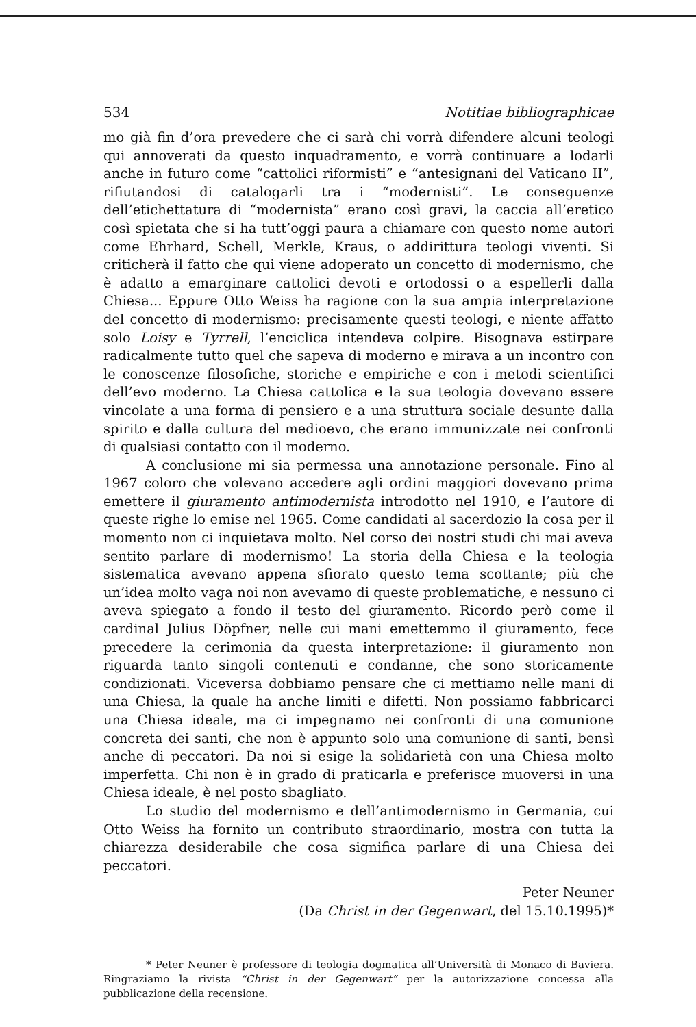534 Notitiae bibliographicae
mo già fin d’ora prevedere che ci sarà chi vorrà difendere alcuni teologi qui annoverati da questo inquadramento, e vorrà continuare a lodarli anche in futuro come “cattolici riformisti” e “antesignani del Vaticano II”, rifiutandosi di catalogarli tra i “modernisti”. Le conseguenze dell’etichettatura di “modernista” erano così gravi, la caccia all’eretico così spietata che si ha tutt’oggi paura a chiamare con questo nome autori come Ehrhard, Schell, Merkle, Kraus, o addirittura teologi viventi. Si criticherà il fatto che qui viene adoperato un concetto di modernismo, che è adatto a emarginare cattolici devoti e ortodossi o a espellerli dalla Chiesa... Eppure Otto Weiss ha ragione con la sua ampia interpretazione del concetto di modernismo: precisamente questi teologi, e niente affatto solo Loisy e Tyrrell, l’enciclica intendeva colpire. Bisognava estirpare radicalmente tutto quel che sapeva di moderno e mirava a un incontro con le conoscenze filosofiche, storiche e empiriche e con i metodi scientifici dell’evo moderno. La Chiesa cattolica e la sua teologia dovevano essere vincolate a una forma di pensiero e a una struttura sociale desunte dalla spirito e dalla cultura del medioevo, che erano immunizzate nei confronti di qualsiasi contatto con il moderno.
A conclusione mi sia permessa una annotazione personale. Fino al 1967 coloro che volevano accedere agli ordini maggiori dovevano prima emettere il giuramento antimodernista introdotto nel 1910, e l’autore di queste righe lo emise nel 1965. Come candidati al sacerdozio la cosa per il momento non ci inquietava molto. Nel corso dei nostri studi chi mai aveva sentito parlare di modernismo! La storia della Chiesa e la teologia sistematica avevano appena sfiorato questo tema scottante; più che un’idea molto vaga noi non avevamo di queste problematiche, e nessuno ci aveva spiegato a fondo il testo del giuramento. Ricordo però come il cardinal Julius Döpfner, nelle cui mani emettemmo il giuramento, fece precedere la cerimonia da questa interpretazione: il giuramento non riguarda tanto singoli contenuti e condanne, che sono storicamente condizionati. Viceversa dobbiamo pensare che ci mettiamo nelle mani di una Chiesa, la quale ha anche limiti e difetti. Non possiamo fabbricarci una Chiesa ideale, ma ci impegnamo nei confronti di una comunione concreta dei santi, che non è appunto solo una comunione di santi, bensì anche di peccatori. Da noi si esige la solidarietà con una Chiesa molto imperfetta. Chi non è in grado di praticarla e preferisce muoversi in una Chiesa ideale, è nel posto sbagliato.
Lo studio del modernismo e dell’antimodernismo in Germania, cui Otto Weiss ha fornito un contributo straordinario, mostra con tutta la chiarezza desiderabile che cosa significa parlare di una Chiesa dei peccatori.
Peter Neuner
(Da Christ in der Gegenwart, del 15.10.1995)*
* Peter Neuner è professore di teologia dogmatica all’Università di Monaco di Baviera. Ringraziamo la rivista “Christ in der Gegenwart” per la autorizzazione concessa alla pubblicazione della recensione.